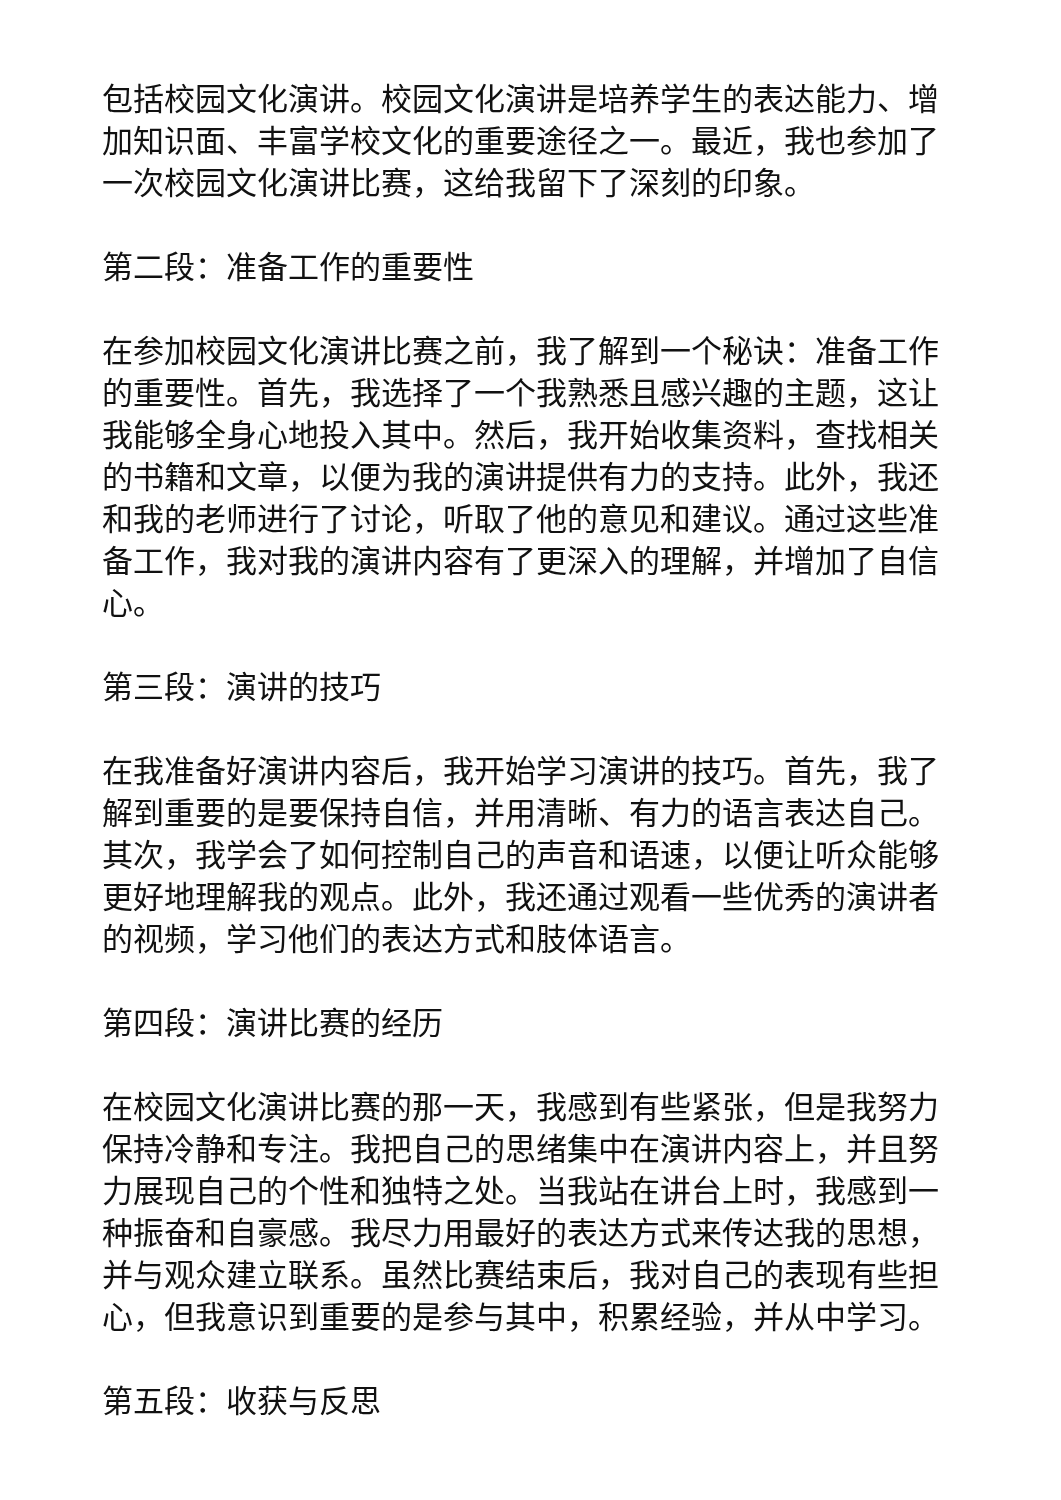包括校园文化演讲。校园文化演讲是培养学生的表达能力、增加知识面、丰富学校文化的重要途径之一。最近，我也参加了一次校园文化演讲比赛，这给我留下了深刻的印象。
第二段：准备工作的重要性
在参加校园文化演讲比赛之前，我了解到一个秘诀：准备工作的重要性。首先，我选择了一个我熟悉且感兴趣的主题，这让我能够全身心地投入其中。然后，我开始收集资料，查找相关的书籍和文章，以便为我的演讲提供有力的支持。此外，我还和我的老师进行了讨论，听取了他的意见和建议。通过这些准备工作，我对我的演讲内容有了更深入的理解，并增加了自信心。
第三段：演讲的技巧
在我准备好演讲内容后，我开始学习演讲的技巧。首先，我了解到重要的是要保持自信，并用清晰、有力的语言表达自己。其次，我学会了如何控制自己的声音和语速，以便让听众能够更好地理解我的观点。此外，我还通过观看一些优秀的演讲者的视频，学习他们的表达方式和肢体语言。
第四段：演讲比赛的经历
在校园文化演讲比赛的那一天，我感到有些紧张，但是我努力保持冷静和专注。我把自己的思绪集中在演讲内容上，并且努力展现自己的个性和独特之处。当我站在讲台上时，我感到一种振奋和自豪感。我尽力用最好的表达方式来传达我的思想，并与观众建立联系。虽然比赛结束后，我对自己的表现有些担心，但我意识到重要的是参与其中，积累经验，并从中学习。
第五段：收获与反思